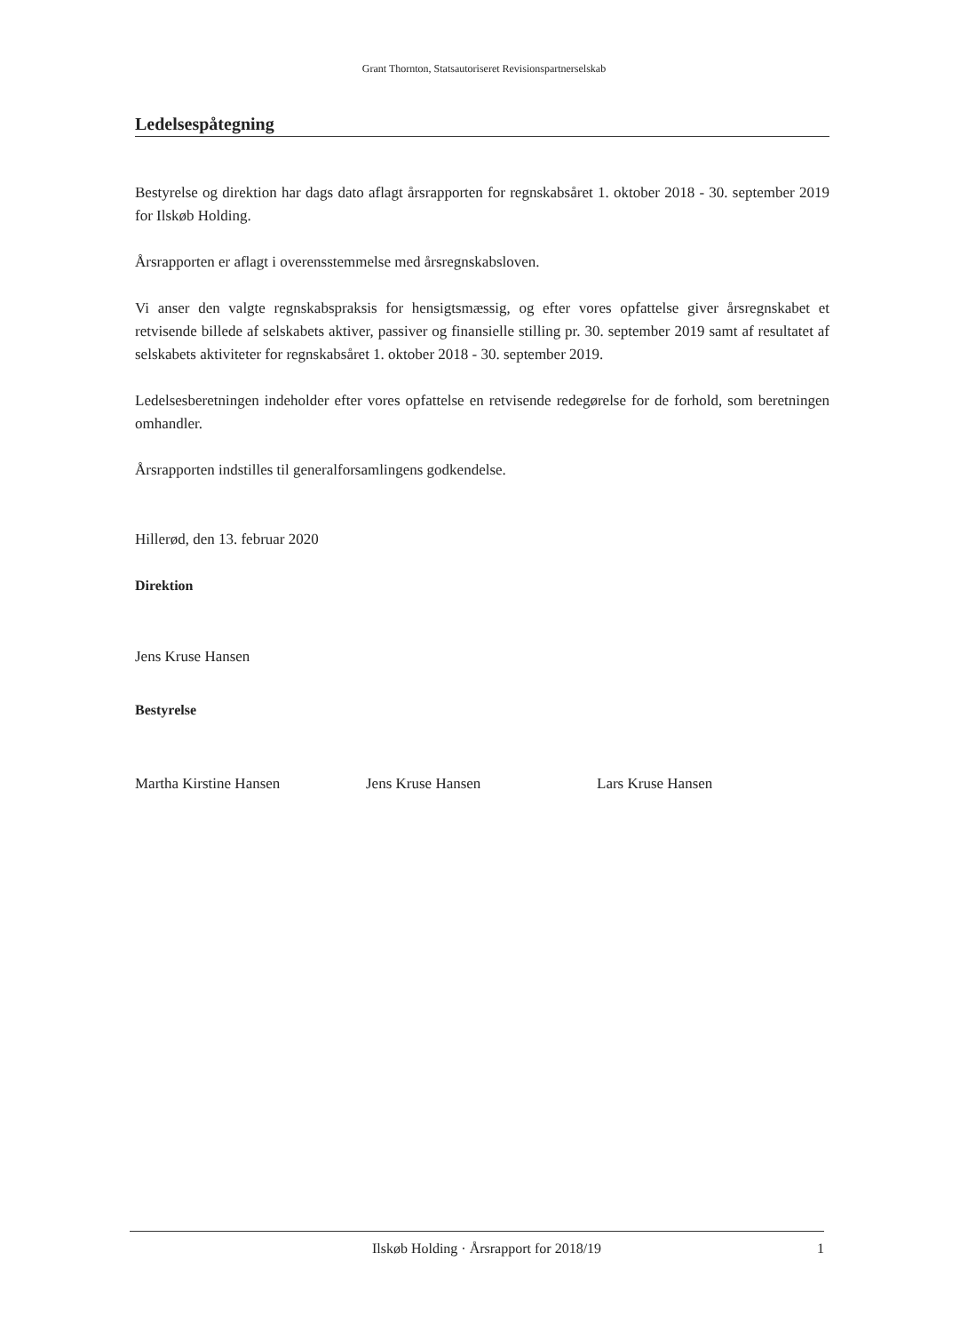Grant Thornton, Statsautoriseret Revisionspartnerselskab
Ledelsespåtegning
Bestyrelse og direktion har dags dato aflagt årsrapporten for regnskabsåret 1. oktober 2018 - 30. september 2019 for Ilskøb Holding.
Årsrapporten er aflagt i overensstemmelse med årsregnskabsloven.
Vi anser den valgte regnskabspraksis for hensigtsmæssig, og efter vores opfattelse giver årsregnskabet et retvisende billede af selskabets aktiver, passiver og finansielle stilling pr. 30. september 2019 samt af resultatet af selskabets aktiviteter for regnskabsåret 1. oktober 2018 - 30. september 2019.
Ledelsesberetningen indeholder efter vores opfattelse en retvisende redegørelse for de forhold, som beretningen omhandler.
Årsrapporten indstilles til generalforsamlingens godkendelse.
Hillerød, den 13. februar 2020
Direktion
Jens Kruse Hansen
Bestyrelse
Martha Kirstine Hansen Jens Kruse Hansen Lars Kruse Hansen
Ilskøb Holding · Årsrapport for 2018/19 1